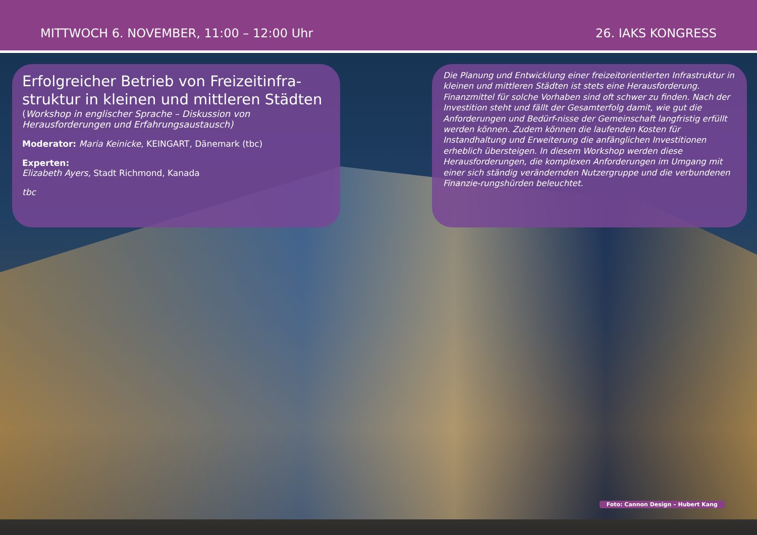MITTWOCH 6. NOVEMBER, 11:00 – 12:00 Uhr 26. IAKS KONGRESS
Erfolgreicher Betrieb von Freizeitinfra-struktur in kleinen und mittleren Städten
(Workshop in englischer Sprache – Diskussion von Herausforderungen und Erfahrungsaustausch)
Moderator: Maria Keinicke, KEINGART, Dänemark (tbc)
Experten:
Elizabeth Ayers, Stadt Richmond, Kanada
tbc
Die Planung und Entwicklung einer freizeitorientierten Infrastruktur in kleinen und mittleren Städten ist stets eine Herausforderung. Finanzmittel für solche Vorhaben sind oft schwer zu finden. Nach der Investition steht und fällt der Gesamterfolg damit, wie gut die Anforderungen und Bedürf-nisse der Gemeinschaft langfristig erfüllt werden können. Zudem können die laufenden Kosten für Instandhaltung und Erweiterung die anfänglichen Investitionen erheblich übersteigen. In diesem Workshop werden diese Herausforderungen, die komplexen Anforderungen im Umgang mit einer sich ständig verändernden Nutzergruppe und die verbundenen Finanzie-rungshürden beleuchtet.
Foto: Cannon Design – Hubert Kang